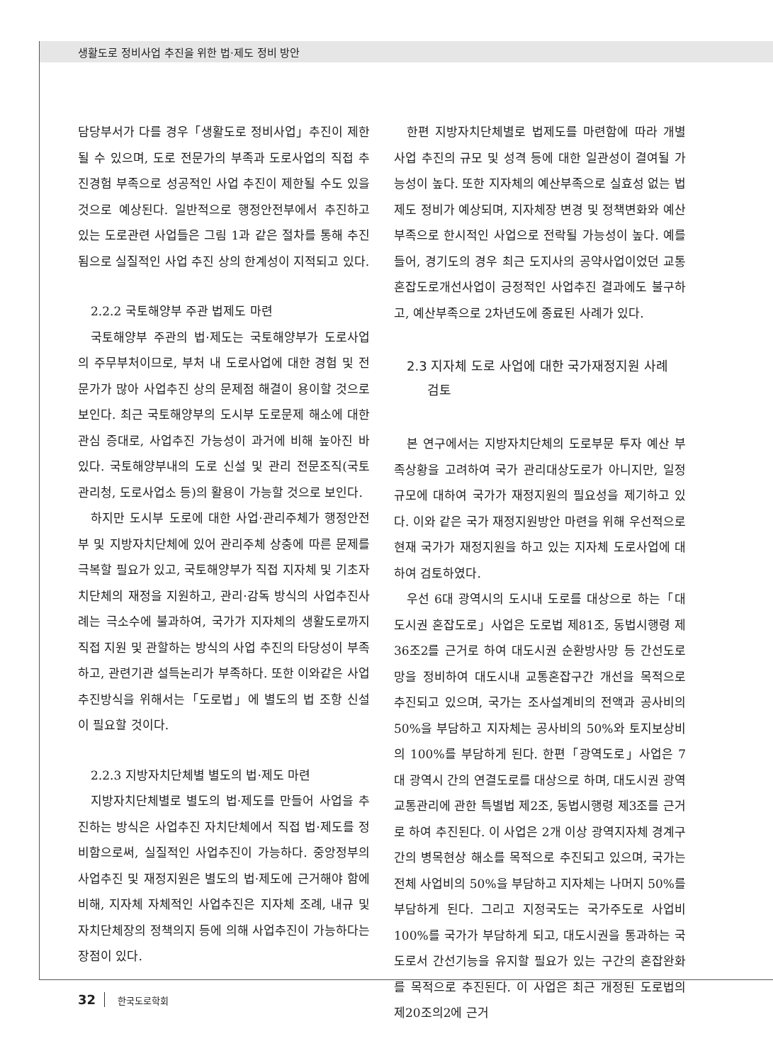생활도로 정비사업 추진을 위한 법·제도 정비 방안
담당부서가 다를 경우「생활도로 정비사업」추진이 제한될 수 있으며, 도로 전문가의 부족과 도로사업의 직접 추진경험 부족으로 성공적인 사업 추진이 제한될 수도 있을 것으로 예상된다. 일반적으로 행정안전부에서 추진하고 있는 도로관련 사업들은 그림 1과 같은 절차를 통해 추진됨으로 실질적인 사업 추진 상의 한계성이 지적되고 있다.
2.2.2 국토해양부 주관 법제도 마련
국토해양부 주관의 법·제도는 국토해양부가 도로사업의 주무부처이므로, 부처 내 도로사업에 대한 경험 및 전문가가 많아 사업추진 상의 문제점 해결이 용이할 것으로 보인다. 최근 국토해양부의 도시부 도로문제 해소에 대한 관심 증대로, 사업추진 가능성이 과거에 비해 높아진 바 있다. 국토해양부내의 도로 신설 및 관리 전문조직(국토관리청, 도로사업소 등)의 활용이 가능할 것으로 보인다.
하지만 도시부 도로에 대한 사업·관리주체가 행정안전부 및 지방자치단체에 있어 관리주체 상충에 따른 문제를 극복할 필요가 있고, 국토해양부가 직접 지자체 및 기초자치단체의 재정을 지원하고, 관리·감독 방식의 사업추진사례는 극소수에 불과하여, 국가가 지자체의 생활도로까지 직접 지원 및 관할하는 방식의 사업 추진의 타당성이 부족하고, 관련기관 설득논리가 부족하다. 또한 이와같은 사업추진방식을 위해서는「도로법」에 별도의 법 조항 신설이 필요할 것이다.
2.2.3 지방자치단체별 별도의 법·제도 마련
지방자치단체별로 별도의 법·제도를 만들어 사업을 추진하는 방식은 사업추진 자치단체에서 직접 법·제도를 정비함으로써, 실질적인 사업추진이 가능하다. 중앙정부의 사업추진 및 재정지원은 별도의 법·제도에 근거해야 함에 비해, 지자체 자체적인 사업추진은 지자체 조례, 내규 및 자치단체장의 정책의지 등에 의해 사업추진이 가능하다는 장점이 있다.
한편 지방자치단체별로 법제도를 마련함에 따라 개별 사업 추진의 규모 및 성격 등에 대한 일관성이 결여될 가능성이 높다. 또한 지자체의 예산부족으로 실효성 없는 법제도 정비가 예상되며, 지자체장 변경 및 정책변화와 예산부족으로 한시적인 사업으로 전락될 가능성이 높다. 예를 들어, 경기도의 경우 최근 도지사의 공약사업이었던 교통혼잡도로개선사업이 긍정적인 사업추진 결과에도 불구하고, 예산부족으로 2차년도에 종료된 사례가 있다.
2.3 지자체 도로 사업에 대한 국가재정지원 사례
검토
본 연구에서는 지방자치단체의 도로부문 투자 예산 부족상황을 고려하여 국가 관리대상도로가 아니지만, 일정규모에 대하여 국가가 재정지원의 필요성을 제기하고 있다. 이와 같은 국가 재정지원방안 마련을 위해 우선적으로 현재 국가가 재정지원을 하고 있는 지자체 도로사업에 대하여 검토하였다.
우선 6대 광역시의 도시내 도로를 대상으로 하는「대도시권 혼잡도로」사업은 도로법 제81조, 동법시행령 제36조2를 근거로 하여 대도시권 순환방사망 등 간선도로망을 정비하여 대도시내 교통혼잡구간 개선을 목적으로 추진되고 있으며, 국가는 조사설계비의 전액과 공사비의 50%을 부담하고 지자체는 공사비의 50%와 토지보상비의 100%를 부담하게 된다. 한편「광역도로」사업은 7대 광역시 간의 연결도로를 대상으로 하며, 대도시권 광역교통관리에 관한 특별법 제2조, 동법시행령 제3조를 근거로 하여 추진된다. 이 사업은 2개 이상 광역지자체 경계구간의 병목현상 해소를 목적으로 추진되고 있으며, 국가는 전체 사업비의 50%을 부담하고 지자체는 나머지 50%를 부담하게 된다. 그리고 지정국도는 국가주도로 사업비 100%를 국가가 부담하게 되고, 대도시권을 통과하는 국도로서 간선기능을 유지할 필요가 있는 구간의 혼잡완화를 목적으로 추진된다. 이 사업은 최근 개정된 도로법의 제20조의2에 근거
32 한국도로학회